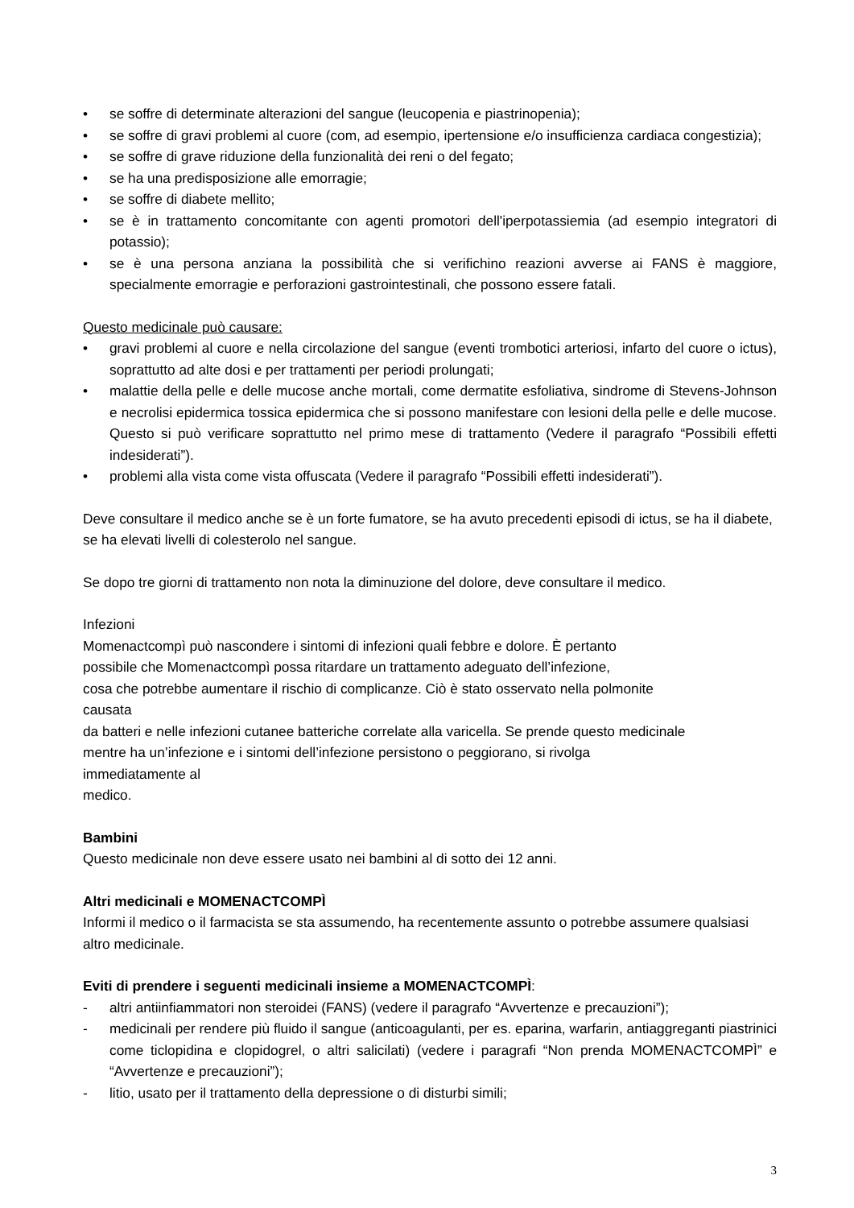• se soffre di determinate alterazioni del sangue (leucopenia e piastrinopenia);
• se soffre di gravi problemi al cuore (com, ad esempio, ipertensione e/o insufficienza cardiaca congestizia);
• se soffre di grave riduzione della funzionalità dei reni o del fegato;
• se ha una predisposizione alle emorragie;
• se soffre di diabete mellito;
• se è in trattamento concomitante con agenti promotori dell'iperpotassiemia (ad esempio integratori di potassio);
• se è una persona anziana la possibilità che si verifichino reazioni avverse ai FANS è maggiore, specialmente emorragie e perforazioni gastrointestinali, che possono essere fatali.
Questo medicinale può causare:
• gravi problemi al cuore e nella circolazione del sangue (eventi trombotici arteriosi, infarto del cuore o ictus), soprattutto ad alte dosi e per trattamenti per periodi prolungati;
• malattie della pelle e delle mucose anche mortali, come dermatite esfoliativa, sindrome di Stevens-Johnson e necrolisi epidermica tossica epidermica che si possono manifestare con lesioni della pelle e delle mucose. Questo si può verificare soprattutto nel primo mese di trattamento (Vedere il paragrafo “Possibili effetti indesiderati”).
• problemi alla vista come vista offuscata (Vedere il paragrafo “Possibili effetti indesiderati”).
Deve consultare il medico anche se è un forte fumatore, se ha avuto precedenti episodi di ictus, se ha il diabete, se ha elevati livelli di colesterolo nel sangue.
Se dopo tre giorni di trattamento non nota la diminuzione del dolore, deve consultare il medico.
Infezioni
Momenactcompì può nascondere i sintomi di infezioni quali febbre e dolore. È pertanto
possibile che Momenactcompì possa ritardare un trattamento adeguato dell’infezione,
cosa che potrebbe aumentare il rischio di complicanze. Ciò è stato osservato nella polmonite
causata
da batteri e nelle infezioni cutanee batteriche correlate alla varicella. Se prende questo medicinale
mentre ha un’infezione e i sintomi dell’infezione persistono o peggiorano, si rivolga
immediatamente al
medico.
Bambini
Questo medicinale non deve essere usato nei bambini al di sotto dei 12 anni.
Altri medicinali e MOMENACTCOMPÌ
Informi il medico o il farmacista se sta assumendo, ha recentemente assunto o potrebbe assumere qualsiasi altro medicinale.
Eviti di prendere i seguenti medicinali insieme a MOMENACTCOMPÌ:
- altri antiinfiammatori non steroidei (FANS) (vedere il paragrafo “Avvertenze e precauzioni”);
- medicinali per rendere più fluido il sangue (anticoagulanti, per es. eparina, warfarin, antiaggreganti piastrinici come ticlopidina e clopidogrel, o altri salicilati) (vedere i paragrafi “Non prenda MOMENACTCOMPÌ” e “Avvertenze e precauzioni”);
- litio, usato per il trattamento della depressione o di disturbi simili;
3